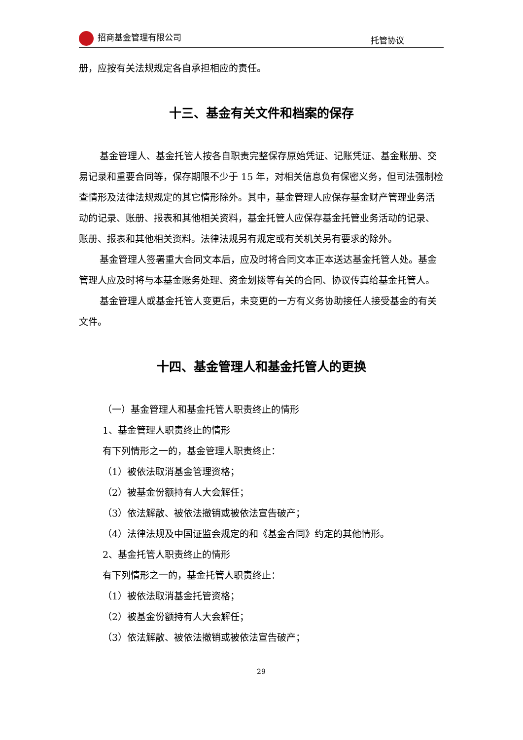招商基金管理有限公司 托管协议
册，应按有关法规规定各自承担相应的责任。
十三、基金有关文件和档案的保存
基金管理人、基金托管人按各自职责完整保存原始凭证、记账凭证、基金账册、交易记录和重要合同等，保存期限不少于 15 年，对相关信息负有保密义务，但司法强制检查情形及法律法规规定的其它情形除外。其中，基金管理人应保存基金财产管理业务活动的记录、账册、报表和其他相关资料，基金托管人应保存基金托管业务活动的记录、账册、报表和其他相关资料。法律法规另有规定或有关机关另有要求的除外。
基金管理人签署重大合同文本后，应及时将合同文本正本送达基金托管人处。基金管理人应及时将与本基金账务处理、资金划拨等有关的合同、协议传真给基金托管人。
基金管理人或基金托管人变更后，未变更的一方有义务协助接任人接受基金的有关文件。
十四、基金管理人和基金托管人的更换
（一）基金管理人和基金托管人职责终止的情形
1、基金管理人职责终止的情形
有下列情形之一的，基金管理人职责终止：
（1）被依法取消基金管理资格；
（2）被基金份额持有人大会解任；
（3）依法解散、被依法撤销或被依法宣告破产；
（4）法律法规及中国证监会规定的和《基金合同》约定的其他情形。
2、基金托管人职责终止的情形
有下列情形之一的，基金托管人职责终止：
（1）被依法取消基金托管资格；
（2）被基金份额持有人大会解任；
（3）依法解散、被依法撤销或被依法宣告破产；
29